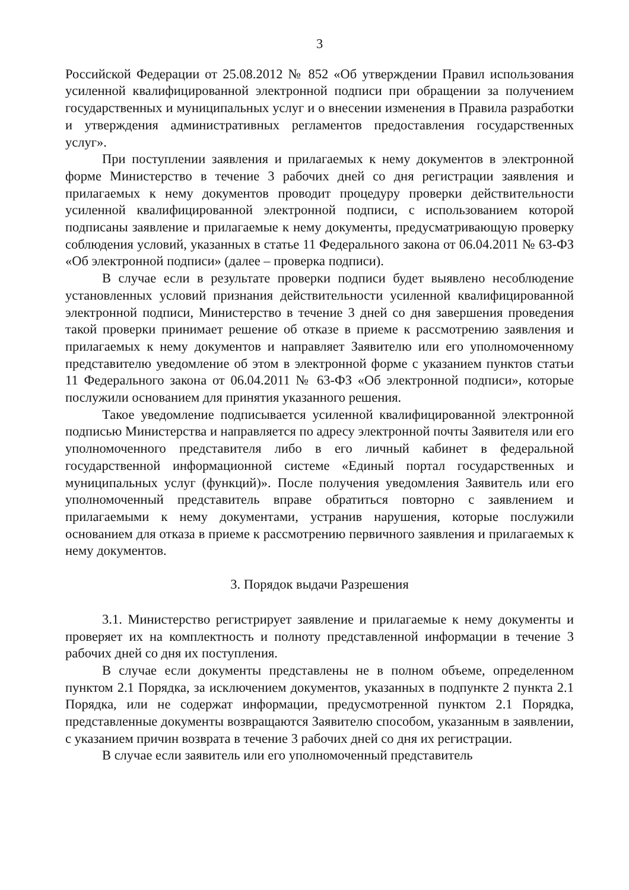3
Российской Федерации от 25.08.2012 № 852 «Об утверждении Правил использования усиленной квалифицированной электронной подписи при обращении за получением государственных и муниципальных услуг и о внесении изменения в Правила разработки и утверждения административных регламентов предоставления государственных услуг».
При поступлении заявления и прилагаемых к нему документов в электронной форме Министерство в течение 3 рабочих дней со дня регистрации заявления и прилагаемых к нему документов проводит процедуру проверки действительности усиленной квалифицированной электронной подписи, с использованием которой подписаны заявление и прилагаемые к нему документы, предусматривающую проверку соблюдения условий, указанных в статье 11 Федерального закона от 06.04.2011 № 63-ФЗ «Об электронной подписи» (далее – проверка подписи).
В случае если в результате проверки подписи будет выявлено несоблюдение установленных условий признания действительности усиленной квалифицированной электронной подписи, Министерство в течение 3 дней со дня завершения проведения такой проверки принимает решение об отказе в приеме к рассмотрению заявления и прилагаемых к нему документов и направляет Заявителю или его уполномоченному представителю уведомление об этом в электронной форме с указанием пунктов статьи 11 Федерального закона от 06.04.2011 № 63-ФЗ «Об электронной подписи», которые послужили основанием для принятия указанного решения.
Такое уведомление подписывается усиленной квалифицированной электронной подписью Министерства и направляется по адресу электронной почты Заявителя или его уполномоченного представителя либо в его личный кабинет в федеральной государственной информационной системе «Единый портал государственных и муниципальных услуг (функций)». После получения уведомления Заявитель или его уполномоченный представитель вправе обратиться повторно с заявлением и прилагаемыми к нему документами, устранив нарушения, которые послужили основанием для отказа в приеме к рассмотрению первичного заявления и прилагаемых к нему документов.
3. Порядок выдачи Разрешения
3.1. Министерство регистрирует заявление и прилагаемые к нему документы и проверяет их на комплектность и полноту представленной информации в течение 3 рабочих дней со дня их поступления.
В случае если документы представлены не в полном объеме, определенном пунктом 2.1 Порядка, за исключением документов, указанных в подпункте 2 пункта 2.1 Порядка, или не содержат информации, предусмотренной пунктом 2.1 Порядка, представленные документы возвращаются Заявителю способом, указанным в заявлении, с указанием причин возврата в течение 3 рабочих дней со дня их регистрации.
В случае если заявитель или его уполномоченный представитель